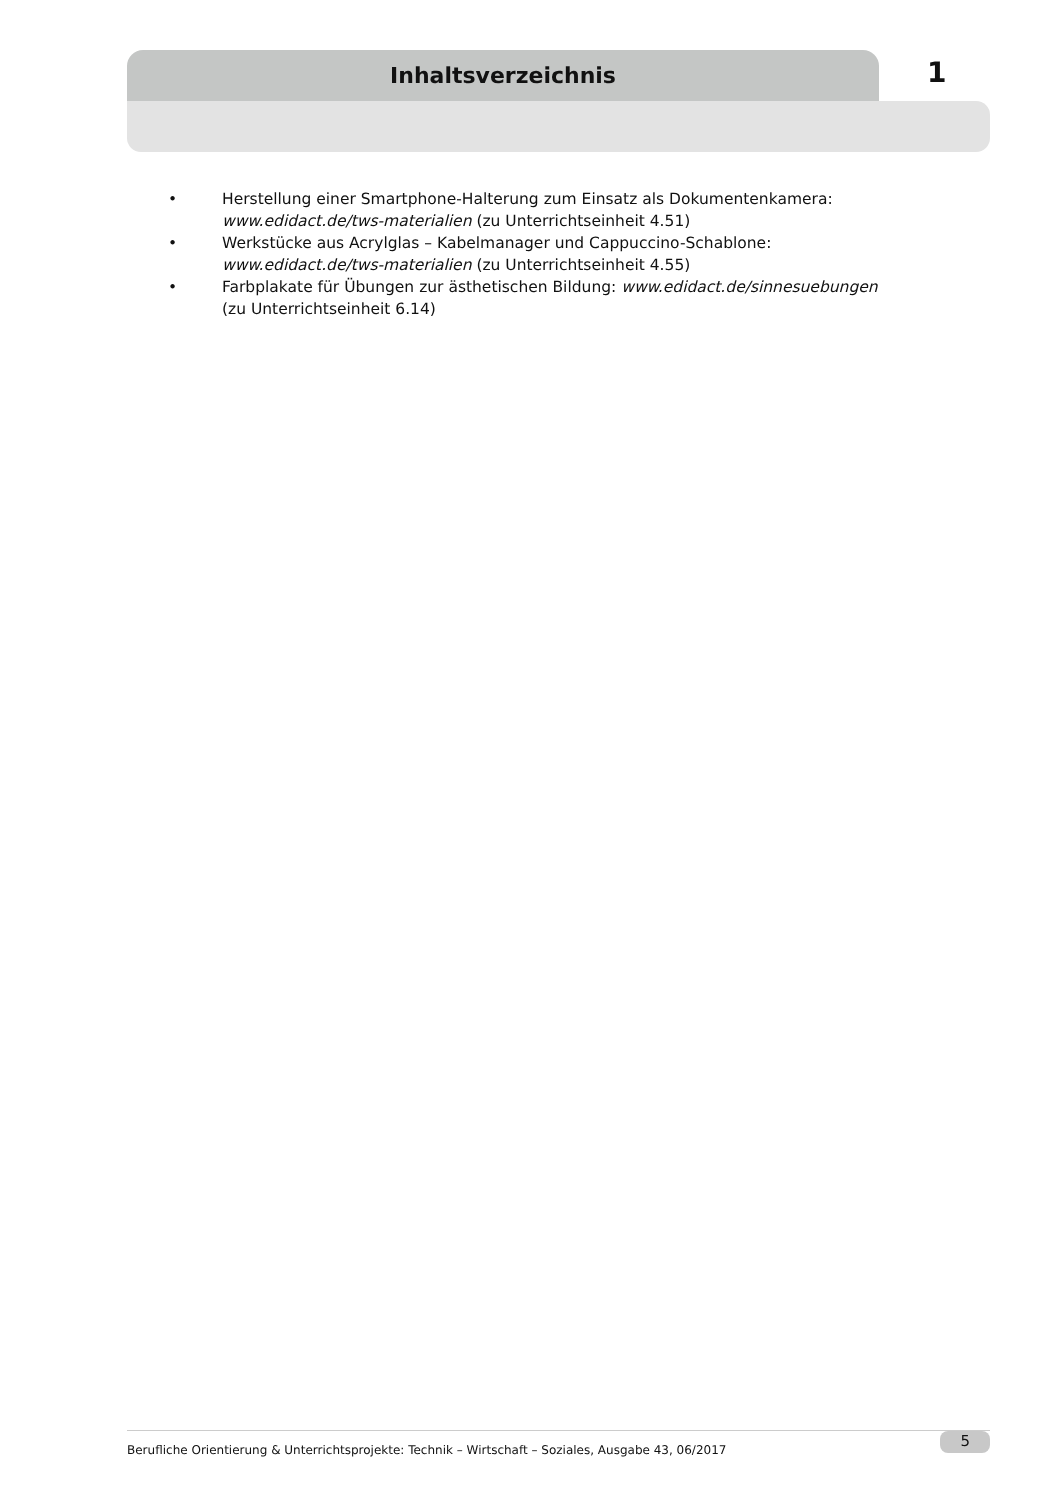Inhaltsverzeichnis
1
• Herstellung einer Smartphone-Halterung zum Einsatz als Dokumentenkamera: www.edidact.de/tws-materialien (zu Unterrichtseinheit 4.51)
• Werkstücke aus Acrylglas – Kabelmanager und Cappuccino-Schablone: www.edidact.de/tws-materialien (zu Unterrichtseinheit 4.55)
• Farbplakate für Übungen zur ästhetischen Bildung: www.edidact.de/sinnesuebungen (zu Unterrichtseinheit 6.14)
Berufliche Orientierung & Unterrichtsprojekte: Technik – Wirtschaft – Soziales, Ausgabe 43, 06/2017 5